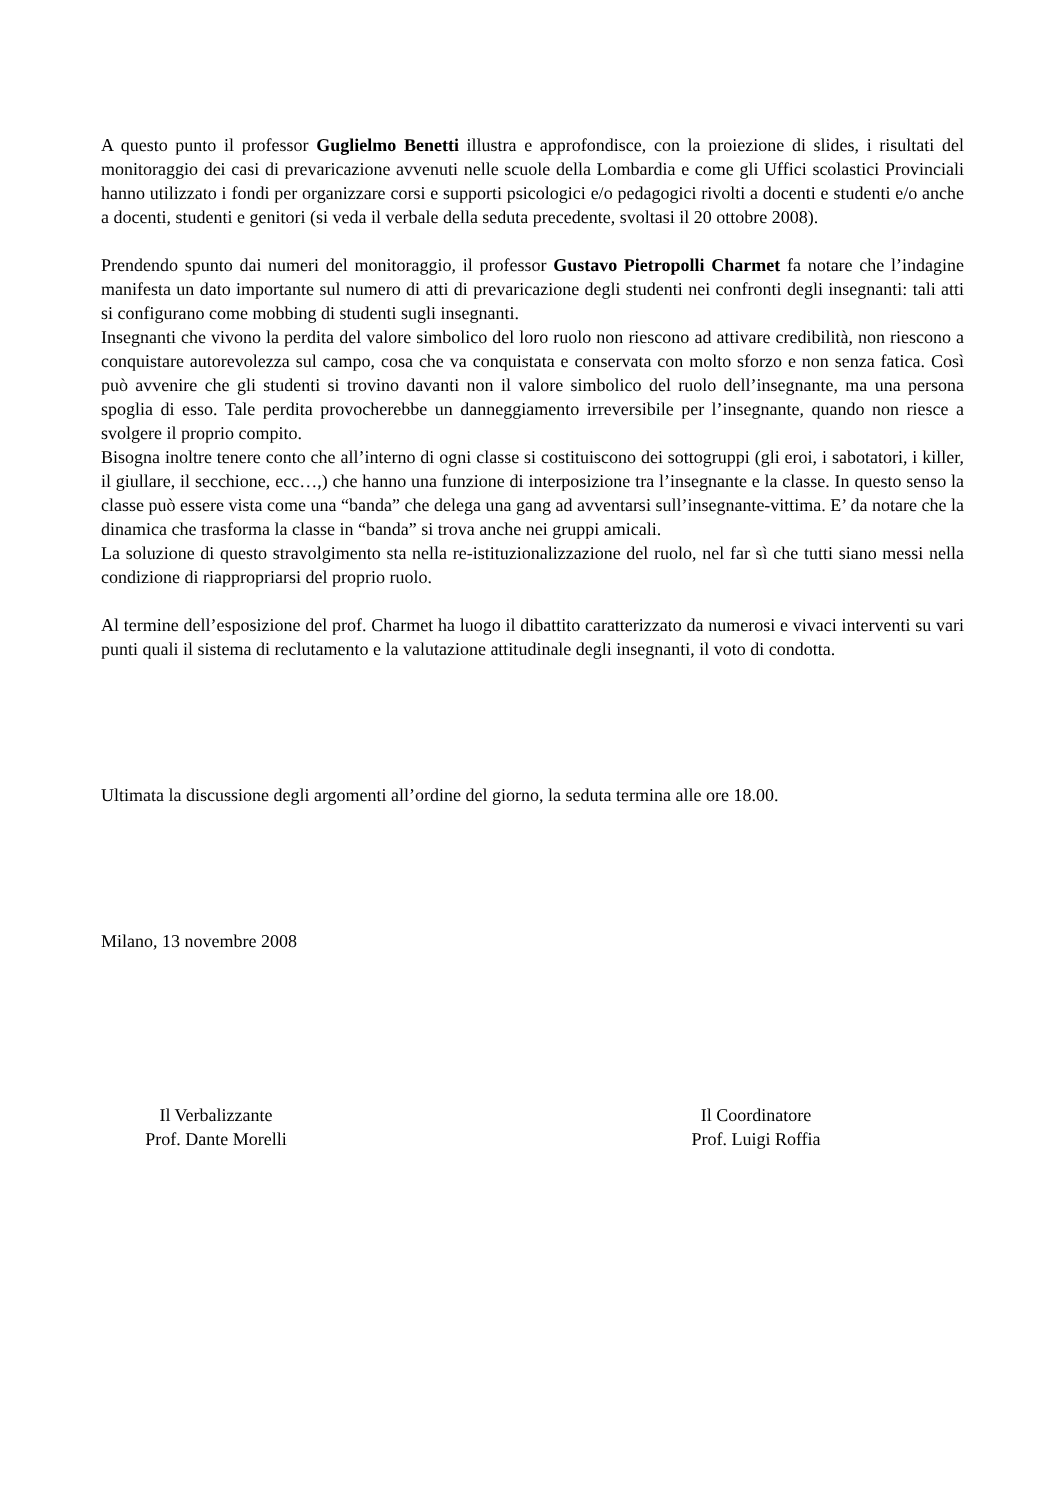A questo punto il professor Guglielmo Benetti illustra e approfondisce, con la proiezione di slides, i risultati del monitoraggio dei casi di prevaricazione avvenuti nelle scuole della Lombardia e come gli Uffici scolastici Provinciali hanno utilizzato i fondi per organizzare corsi e supporti psicologici e/o pedagogici rivolti a docenti e studenti e/o anche a docenti, studenti e genitori (si veda il verbale della seduta precedente, svoltasi il 20 ottobre 2008).
Prendendo spunto dai numeri del monitoraggio, il professor Gustavo Pietropolli Charmet fa notare che l’indagine manifesta un dato importante sul numero di atti di prevaricazione degli studenti nei confronti degli insegnanti: tali atti si configurano come mobbing di studenti sugli insegnanti.
Insegnanti che vivono la perdita del valore simbolico del loro ruolo non riescono ad attivare credibilità, non riescono a conquistare autorevolezza sul campo, cosa che va conquistata e conservata con molto sforzo e non senza fatica. Così può avvenire che gli studenti si trovino davanti non il valore simbolico del ruolo dell’insegnante, ma una persona spoglia di esso. Tale perdita provocherebbe un danneggiamento irreversibile per l’insegnante, quando non riesce a svolgere il proprio compito.
Bisogna inoltre tenere conto che all’interno di ogni classe si costituiscono dei sottogruppi (gli eroi, i sabotatori, i killer, il giullare, il secchione, ecc…,) che hanno una funzione di interposizione tra l’insegnante e la classe. In questo senso la classe può essere vista come una “banda” che delega una gang ad avventarsi sull’insegnante-vittima. E’ da notare che la dinamica che trasforma la classe in “banda” si trova anche nei gruppi amicali.
La soluzione di questo stravolgimento sta nella re-istituzionalizzazione del ruolo, nel far sì che tutti siano messi nella condizione di riappropriarsi del proprio ruolo.
Al termine dell’esposizione del prof. Charmet ha luogo il dibattito caratterizzato da numerosi e vivaci interventi su vari punti quali il sistema di reclutamento e la valutazione attitudinale degli insegnanti, il voto di condotta.
Ultimata la discussione degli argomenti all’ordine del giorno, la seduta termina alle ore 18.00.
Milano, 13 novembre 2008
Il Verbalizzante
Prof. Dante Morelli
Il Coordinatore
Prof. Luigi Roffia